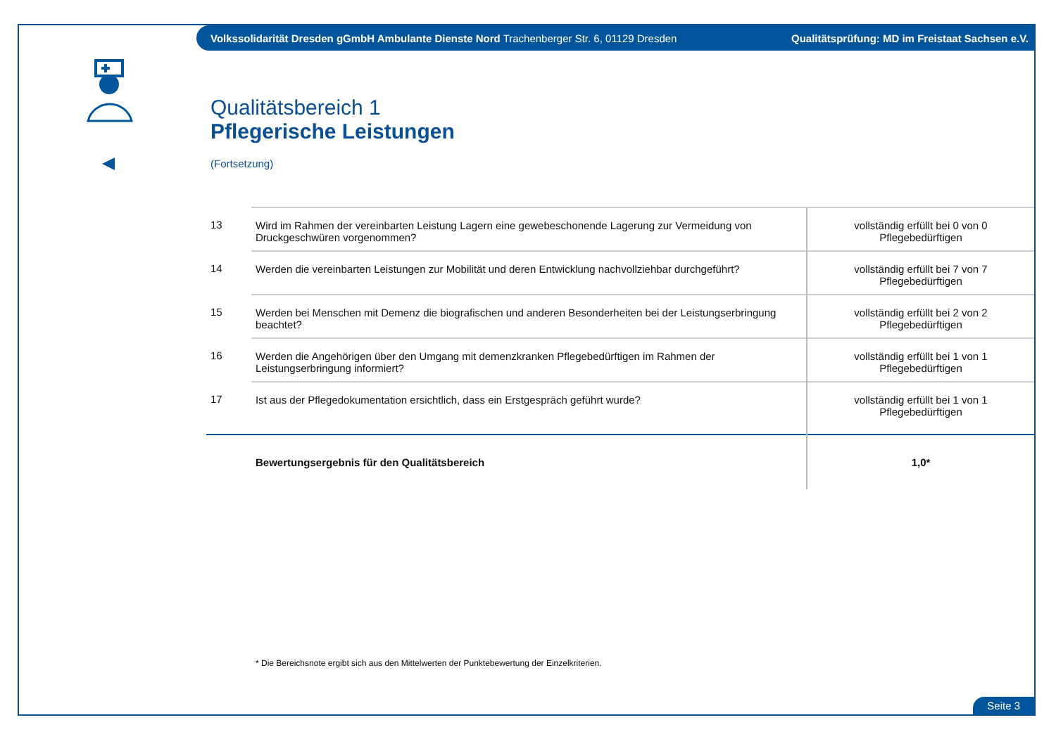Volkssolidarität Dresden gGmbH Ambulante Dienste Nord Trachenberger Str. 6, 01129 Dresden Qualitätsprüfung: MD im Freistaat Sachsen e.V.
Qualitätsbereich 1
Pflegerische Leistungen
(Fortsetzung)
| 13 | Wird im Rahmen der vereinbarten Leistung Lagern eine gewebeschonende Lagerung zur Vermeidung von Druckgeschwüren vorgenommen? | vollständig erfüllt bei 0 von 0 Pflegebedürftigen |
| 14 | Werden die vereinbarten Leistungen zur Mobilität und deren Entwicklung nachvollziehbar durchgeführt? | vollständig erfüllt bei 7 von 7 Pflegebedürftigen |
| 15 | Werden bei Menschen mit Demenz die biografischen und anderen Besonderheiten bei der Leistungserbringung beachtet? | vollständig erfüllt bei 2 von 2 Pflegebedürftigen |
| 16 | Werden die Angehörigen über den Umgang mit demenzkranken Pflegebedürftigen im Rahmen der Leistungserbringung informiert? | vollständig erfüllt bei 1 von 1 Pflegebedürftigen |
| 17 | Ist aus der Pflegedokumentation ersichtlich, dass ein Erstgespräch geführt wurde? | vollständig erfüllt bei 1 von 1 Pflegebedürftigen |
| | Bewertungsergebnis für den Qualitätsbereich | 1,0* |
* Die Bereichsnote ergibt sich aus den Mittelwerten der Punktebewertung der Einzelkriterien.
Seite 3